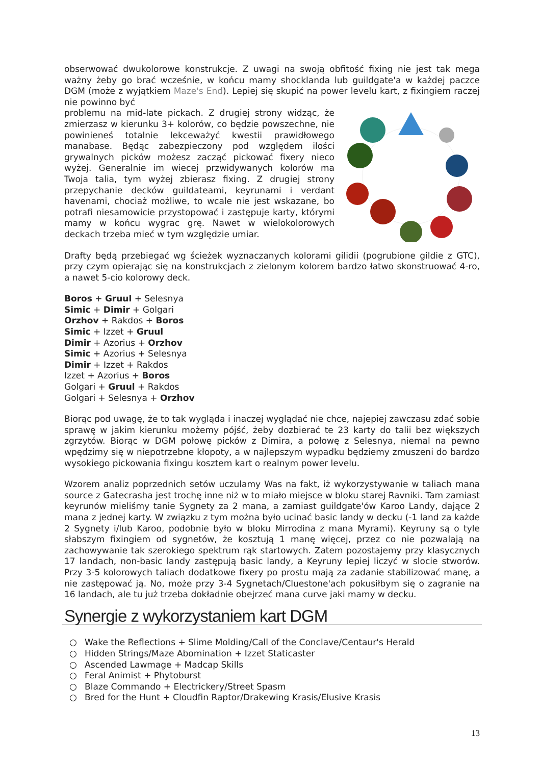obserwować dwukolorowe konstrukcje. Z uwagi na swoją obfitość fixing nie jest tak mega ważny żeby go brać wcześnie, w końcu mamy shocklanda lub guildgate'a w każdej paczce DGM (może z wyjątkiem Maze's End). Lepiej się skupić na power levelu kart, z fixingiem raczej nie powinno być
problemu na mid-late pickach. Z drugiej strony widząc, że zmierzasz w kierunku 3+ kolorów, co będzie powszechne, nie powinieneś totalnie lekceważyć kwestii prawidłowego manabase. Będąc zabezpieczony pod względem ilości grywalnych picków możesz zacząć pickować fixery nieco wyżej. Generalnie im wiecej przwidywanych kolorów ma Twoja talia, tym wyżej zbierasz fixing. Z drugiej strony przepychanie decków guildateami, keyrunami i verdant havenami, chociaż możliwe, to wcale nie jest wskazane, bo potrafi niesamowicie przystopować i zastępuje karty, którymi mamy w końcu wygrac grę. Nawet w wielokolorowych deckach trzeba mieć w tym względzie umiar.
Drafty będą przebiegać wg ścieżek wyznaczanych kolorami gilidii (pogrubione gildie z GTC), przy czym opierając się na konstrukcjach z zielonym kolorem bardzo łatwo skonstruować 4-ro, a nawet 5-cio kolorowy deck.
Boros + Gruul + Selesnya
Simic + Dimir + Golgari
Orzhov + Rakdos + Boros
Simic + Izzet + Gruul
Dimir + Azorius + Orzhov
Simic + Azorius + Selesnya
Dimir + Izzet + Rakdos
Izzet + Azorius + Boros
Golgari + Gruul + Rakdos
Golgari + Selesnya + Orzhov
Biorąc pod uwagę, że to tak wygląda i inaczej wyglądać nie chce, najepiej zawczasu zdać sobie sprawę w jakim kierunku możemy pójść, żeby dozbierać te 23 karty do talii bez większych zgrzytów. Biorąc w DGM połowę picków z Dimira, a połowę z Selesnya, niemal na pewno wpędzimy się w niepotrzebne kłopoty, a w najlepszym wypadku będziemy zmuszeni do bardzo wysokiego pickowania fixingu kosztem kart o realnym power levelu.
Wzorem analiz poprzednich setów uczulamy Was na fakt, iż wykorzystywanie w taliach mana source z Gatecrasha jest trochę inne niż w to miało miejsce w bloku starej Ravniki. Tam zamiast keyrunów mieliśmy tanie Sygnety za 2 mana, a zamiast guildgate'ów Karoo Landy, dające 2 mana z jednej karty. W związku z tym można było ucinać basic landy w decku (-1 land za każde 2 Sygnety i/lub Karoo, podobnie było w bloku Mirrodina z mana Myrami). Keyruny są o tyle słabszym fixingiem od sygnetów, że kosztują 1 manę więcej, przez co nie pozwalają na zachowywanie tak szerokiego spektrum rąk startowych. Zatem pozostajemy przy klasycznych 17 landach, non-basic landy zastępują basic landy, a Keyruny lepiej liczyć w slocie stworów. Przy 3-5 kolorowych taliach dodatkowe fixery po prostu mają za zadanie stabilizować manę, a nie zastępować ją. No, może przy 3-4 Sygnetach/Cluestone'ach pokusiłbym się o zagranie na 16 landach, ale tu już trzeba dokładnie obejrzeć mana curve jaki mamy w decku.
Synergie z wykorzystaniem kart DGM
○ Wake the Reflections + Slime Molding/Call of the Conclave/Centaur's Herald
○ Hidden Strings/Maze Abomination + Izzet Staticaster
○ Ascended Lawmage + Madcap Skills
○ Feral Animist + Phytoburst
○ Blaze Commando + Electrickery/Street Spasm
○ Bred for the Hunt + Cloudfin Raptor/Drakewing Krasis/Elusive Krasis
13